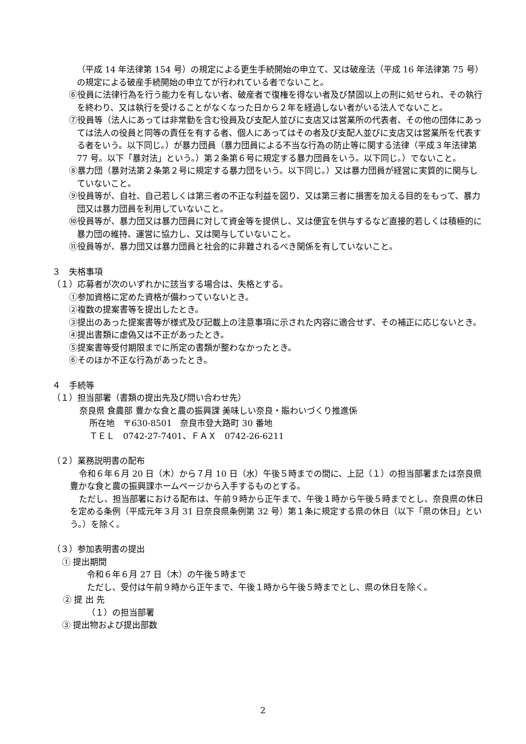（平成 14 年法律第 154 号）の規定による更生手続開始の申立て、又は破産法（平成 16 年法律第 75 号）の規定による破産手続開始の申立てが行われている者でないこと。
⑥役員に法律行為を行う能力を有しない者、破産者で復権を得ない者及び禁固以上の刑に処せられ、その執行を終わり、又は執行を受けることがなくなった日から２年を経過しない者がいる法人でないこと。
⑦役員等（法人にあっては非常勤を含む役員及び支配人並びに支店又は営業所の代表者、その他の団体にあっては法人の役員と同等の責任を有する者、個人にあってはその者及び支配人並びに支店又は営業所を代表する者をいう。以下同じ。）が暴力団員（暴力団員による不当な行為の防止等に関する法律（平成３年法律第 77 号。以下「暴対法」という。）第２条第６号に規定する暴力団員をいう。以下同じ。）でないこと。
⑧暴力団（暴対法第２条第２号に規定する暴力団をいう。以下同じ。）又は暴力団員が経営に実質的に関与していないこと。
⑨役員等が、自社、自己若しくは第三者の不正な利益を図り、又は第三者に損害を加える目的をもって、暴力団又は暴力団員を利用していないこと。
⑩役員等が、暴力団又は暴力団員に対して資金等を提供し、又は便宜を供与するなど直接的若しくは積極的に暴力団の維持、運営に協力し、又は関与していないこと。
⑪役員等が、暴力団又は暴力団員と社会的に非難されるべき関係を有していないこと。
３　失格事項
（１）応募者が次のいずれかに該当する場合は、失格とする。
①参加資格に定めた資格が備わっていないとき。
②複数の提案書等を提出したとき。
③提出のあった提案書等が様式及び記載上の注意事項に示された内容に適合せず、その補正に応じないとき。
④提出書類に虚偽又は不正があったとき。
⑤提案書等受付期限までに所定の書類が整わなかったとき。
⑥そのほか不正な行為があったとき。
４　手続等
（１）担当部署（書類の提出先及び問い合わせ先）
奈良県 食農部 豊かな食と農の振興課 美味しい奈良・賑わいづくり推進係
所在地　〒630-8501　奈良市登大路町 30 番地
ＴＥＬ　0742-27-7401、ＦＡＸ　0742-26-6211
（２）業務説明書の配布
令和６年６月 20 日（木）から７月 10 日（水）午後５時までの間に、上記（１）の担当部署または奈良県豊かな食と農の振興課ホームページから入手するものとする。
ただし、担当部署における配布は、午前９時から正午まで、午後１時から午後５時までとし、奈良県の休日を定める条例（平成元年３月 31 日奈良県条例第 32 号）第１条に規定する県の休日（以下「県の休日」という。）を除く。
（３）参加表明書の提出
① 提出期間
令和６年６月 27 日（木）の午後５時まで
ただし、受付は午前９時から正午まで、午後１時から午後５時までとし、県の休日を除く。
② 提 出 先
（１）の担当部署
③ 提出物および提出部数
2